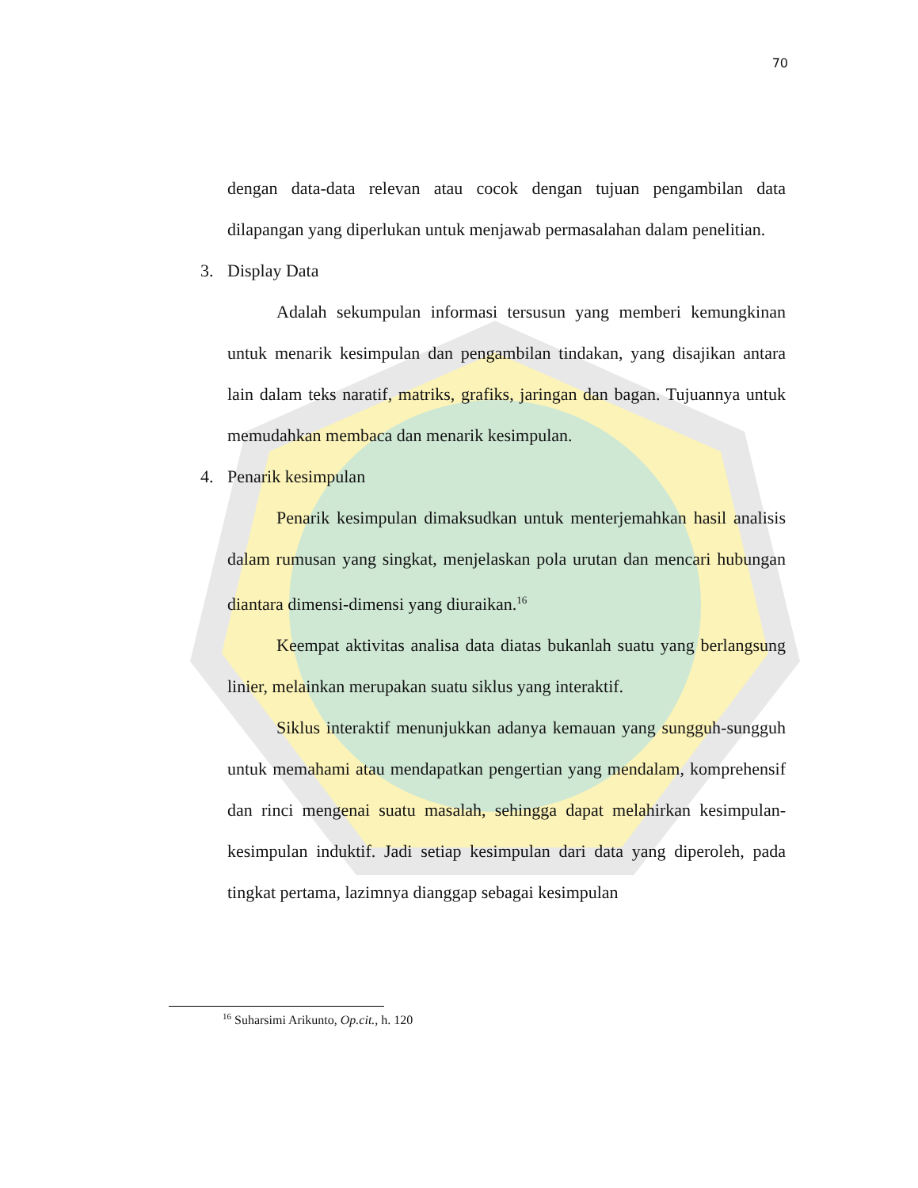70
dengan data-data relevan atau cocok dengan tujuan pengambilan data dilapangan yang diperlukan untuk menjawab permasalahan dalam penelitian.
3. Display Data
Adalah sekumpulan informasi tersusun yang memberi kemungkinan untuk menarik kesimpulan dan pengambilan tindakan, yang disajikan antara lain dalam teks naratif, matriks, grafiks, jaringan dan bagan. Tujuannya untuk memudahkan membaca dan menarik kesimpulan.
4. Penarik kesimpulan
Penarik kesimpulan dimaksudkan untuk menterjemahkan hasil analisis dalam rumusan yang singkat, menjelaskan pola urutan dan mencari hubungan diantara dimensi-dimensi yang diuraikan.<sup>16</sup>
Keempat aktivitas analisa data diatas bukanlah suatu yang berlangsung linier, melainkan merupakan suatu siklus yang interaktif.
Siklus interaktif menunjukkan adanya kemauan yang sungguh-sungguh untuk memahami atau mendapatkan pengertian yang mendalam, komprehensif dan rinci mengenai suatu masalah, sehingga dapat melahirkan kesimpulan-kesimpulan induktif. Jadi setiap kesimpulan dari data yang diperoleh, pada tingkat pertama, lazimnya dianggap sebagai kesimpulan
<sup>16</sup> Suharsimi Arikunto, Op.cit., h. 120